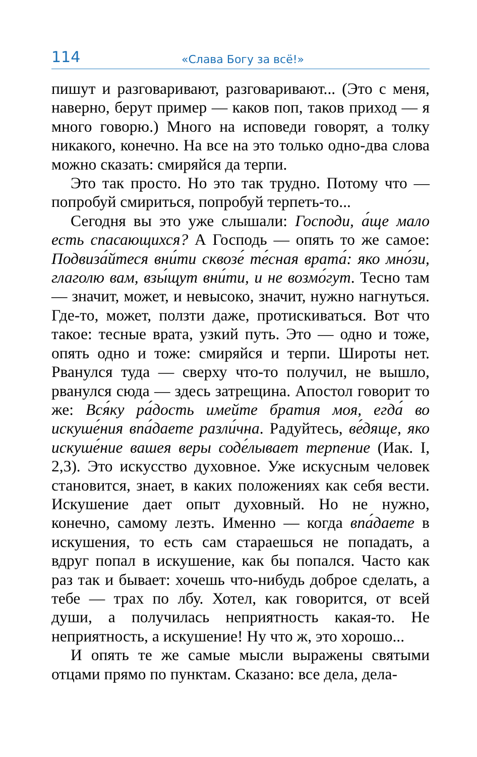114 «Слава Богу за всё!»
пишут и разговаривают, разговаривают... (Это с меня, наверно, берут пример — каков поп, таков приход — я много говорю.) Много на исповеди говорят, а толку никакого, конечно. На все на это только одно-два слова можно сказать: смиряйся да терпи.
Это так просто. Но это так трудно. Потому что — попробуй смириться, попробуй терпеть-то...
Сегодня вы это уже слышали: Господи, а́ще мало есть спасающихся? А Господь — опять то же самое: Подвиза́йтеся вни́ти сквозе́ те́сная врата́: яко мно́зи, глаголю вам, взы́щут вни́ти, и не возмо́гут. Тесно там — значит, может, и невысоко, значит, нужно нагнуться. Где-то, может, ползти даже, протискиваться. Вот что такое: тесные врата, узкий путь. Это — одно и тоже, опять одно и тоже: смиряйся и терпи. Широты нет. Рванулся туда — сверху что-то получил, не вышло, рванулся сюда — здесь затрещина. Апостол говорит то же: Вся́ку ра́дость имейте братия моя, егда́ во искуше́ния впа́даете разли́чна. Радуйтесь, ве́дяще, яко искуше́ние вашея веры соде́лывает терпение (Иак. I, 2,3). Это искусство духовное. Уже искусным человек становится, знает, в каких положениях как себя вести. Искушение дает опыт духовный. Но не нужно, конечно, самому лезть. Именно — когда впа́даете в искушения, то есть сам стараешься не попадать, а вдруг попал в искушение, как бы попался. Часто как раз так и бывает: хочешь что-нибудь доброе сделать, а тебе — трах по лбу. Хотел, как говорится, от всей души, а получилась неприятность какая-то. Не неприятность, а искушение! Ну что ж, это хорошо...
И опять те же самые мысли выражены святыми отцами прямо по пунктам. Сказано: все дела, дела-